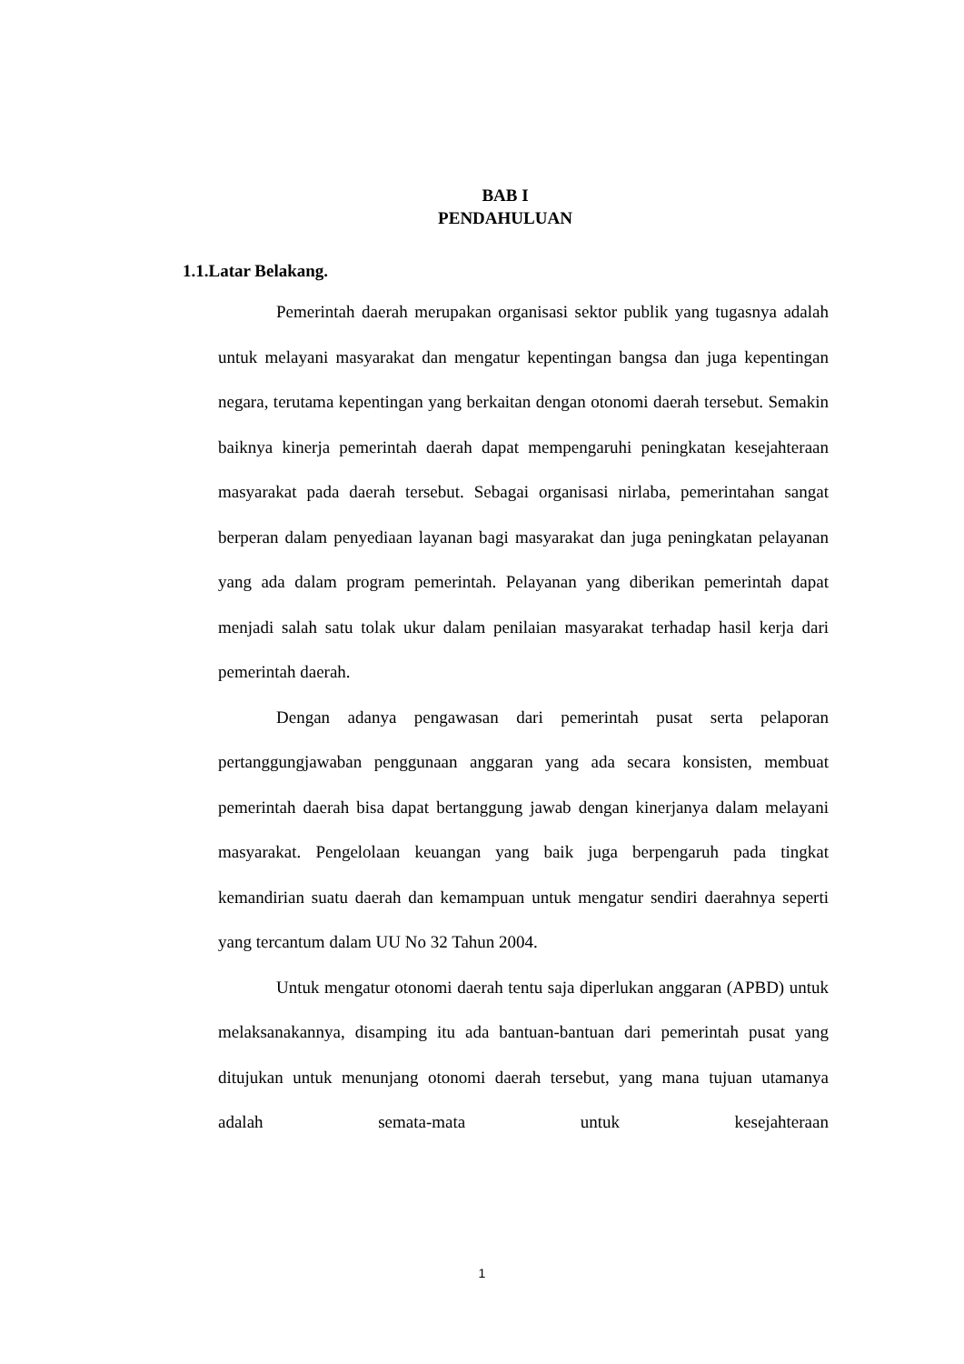BAB I
PENDAHULUAN
1.1.Latar Belakang.
Pemerintah daerah merupakan organisasi sektor publik yang tugasnya adalah untuk melayani masyarakat dan mengatur kepentingan bangsa dan juga kepentingan negara, terutama kepentingan yang berkaitan dengan otonomi daerah tersebut. Semakin baiknya kinerja pemerintah daerah dapat mempengaruhi peningkatan kesejahteraan masyarakat pada daerah tersebut. Sebagai organisasi nirlaba, pemerintahan sangat berperan dalam penyediaan layanan bagi masyarakat dan juga peningkatan pelayanan yang ada dalam program pemerintah. Pelayanan yang diberikan pemerintah dapat menjadi salah satu tolak ukur dalam penilaian masyarakat terhadap hasil kerja dari pemerintah daerah.
Dengan adanya pengawasan dari pemerintah pusat serta pelaporan pertanggungjawaban penggunaan anggaran yang ada secara konsisten, membuat pemerintah daerah bisa dapat bertanggung jawab dengan kinerjanya dalam melayani masyarakat. Pengelolaan keuangan yang baik juga berpengaruh pada tingkat kemandirian suatu daerah dan kemampuan untuk mengatur sendiri daerahnya seperti yang tercantum dalam UU No 32 Tahun 2004.
Untuk mengatur otonomi daerah tentu saja diperlukan anggaran (APBD) untuk melaksanakannya, disamping itu ada bantuan-bantuan dari pemerintah pusat yang ditujukan untuk menunjang otonomi daerah tersebut, yang mana tujuan utamanya adalah semata-mata untuk kesejahteraan
1